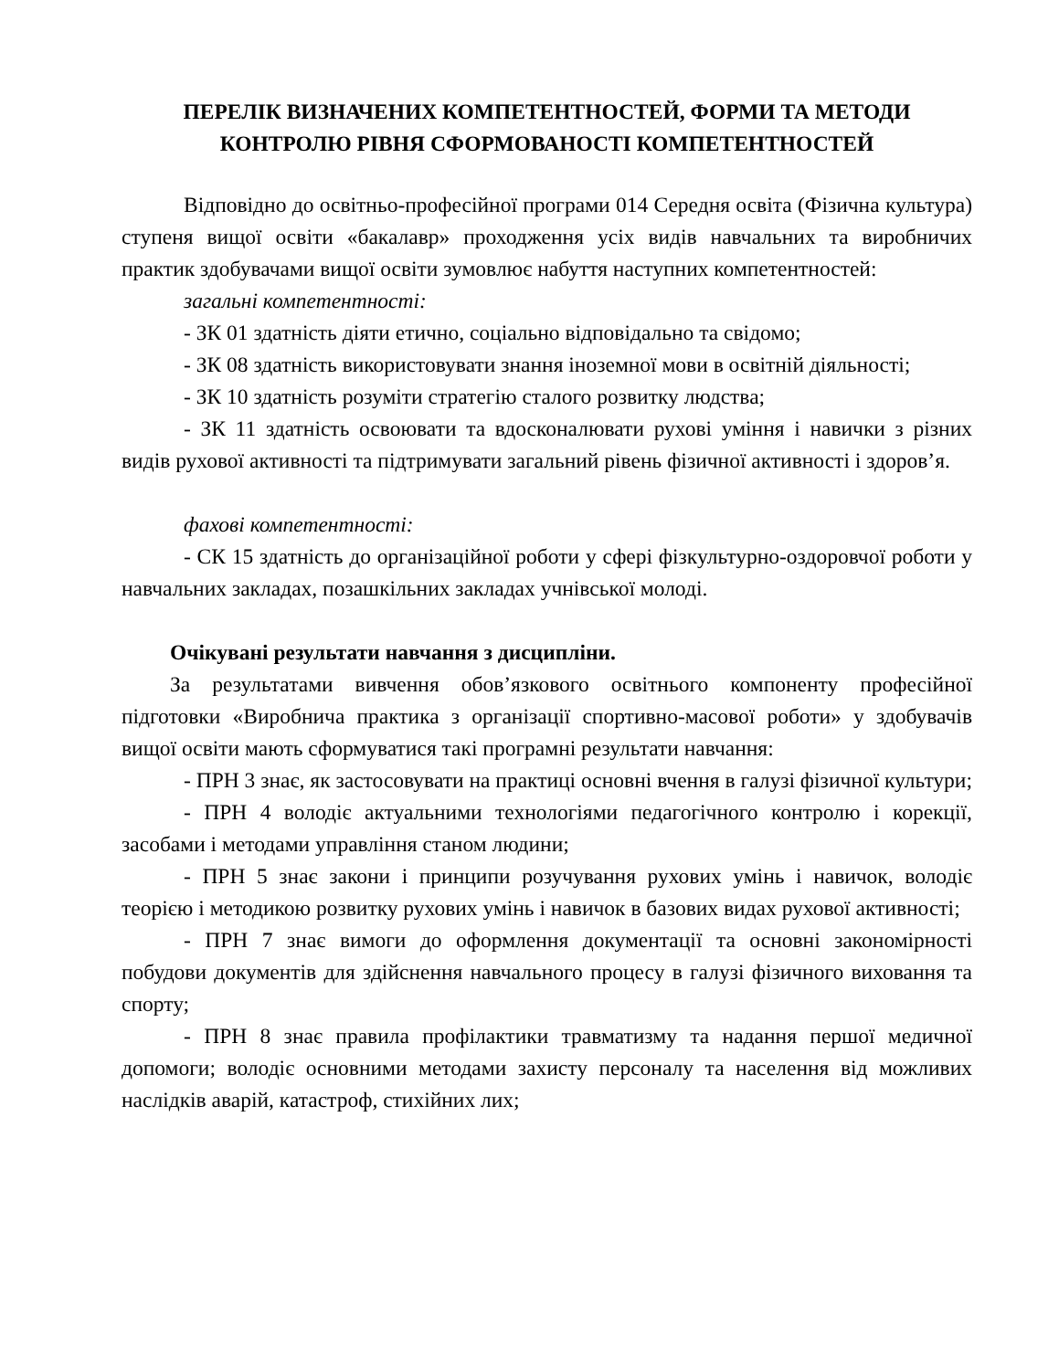ПЕРЕЛІК ВИЗНАЧЕНИХ КОМПЕТЕНТНОСТЕЙ, ФОРМИ ТА МЕТОДИ КОНТРОЛЮ РІВНЯ СФОРМОВАНОСТІ КОМПЕТЕНТНОСТЕЙ
Відповідно до освітньо-професійної програми 014 Середня освіта (Фізична культура) ступеня вищої освіти «бакалавр» проходження усіх видів навчальних та виробничих практик здобувачами вищої освіти зумовлює набуття наступних компетентностей:
загальні компетентності:
- ЗК 01 здатність діяти етично, соціально відповідально та свідомо;
- ЗК 08 здатність використовувати знання іноземної мови в освітній діяльності;
- ЗК 10 здатність розуміти стратегію сталого розвитку людства;
- ЗК 11 здатність освоювати та вдосконалювати рухові уміння і навички з різних видів рухової активності та підтримувати загальний рівень фізичної активності і здоров’я.
фахові компетентності:
- СК 15 здатність до організаційної роботи у сфері фізкультурно-оздоровчої роботи у навчальних закладах, позашкільних закладах учнівської молоді.
Очікувані результати навчання з дисципліни.
За результатами вивчення обов’язкового освітнього компоненту професійної підготовки «Виробнича практика з організації спортивно-масової роботи» у здобувачів вищої освіти мають сформуватися такі програмні результати навчання:
- ПРН 3 знає, як застосовувати на практиці основні вчення в галузі фізичної культури;
- ПРН 4 володіє актуальними технологіями педагогічного контролю і корекції, засобами і методами управління станом людини;
- ПРН 5 знає закони і принципи розучування рухових умінь і навичок, володіє теорією і методикою розвитку рухових умінь і навичок в базових видах рухової активності;
- ПРН 7 знає вимоги до оформлення документації та основні закономірності побудови документів для здійснення навчального процесу в галузі фізичного виховання та спорту;
- ПРН 8 знає правила профілактики травматизму та надання першої медичної допомоги; володіє основними методами захисту персоналу та населення від можливих наслідків аварій, катастроф, стихійних лих;